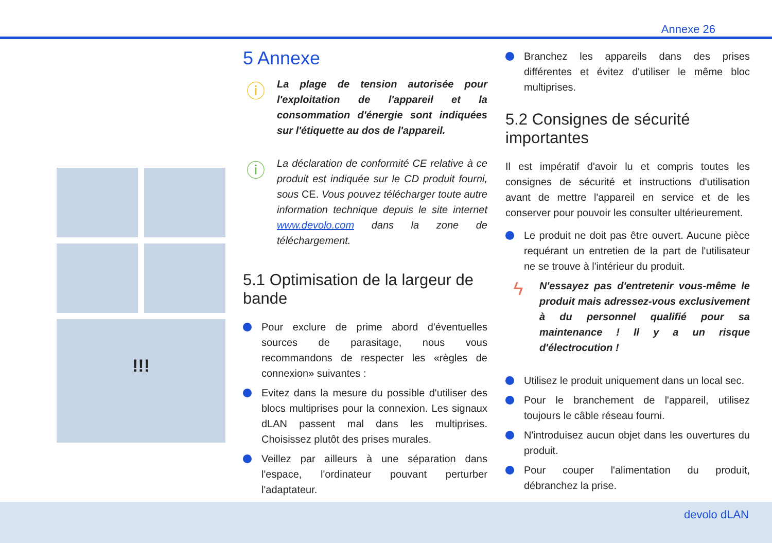Annexe 26
!!!
5 Annexe
ⓘ
La plage de tension autorisée pour l'exploitation de l'appareil et la consommation d'énergie sont indiquées sur l'étiquette au dos de l'appareil.
ⓘ
La déclaration de conformité CE relative à ce produit est indiquée sur le CD produit fourni, sous CE. Vous pouvez télécharger toute autre information technique depuis le site internet www.devolo.com dans la zone de téléchargement.
5.1 Optimisation de la largeur de bande
Pour exclure de prime abord d'éventuelles sources de parasitage, nous vous recommandons de respecter les «règles de connexion» suivantes :
Evitez dans la mesure du possible d'utiliser des blocs multiprises pour la connexion. Les signaux dLAN passent mal dans les multiprises. Choisissez plutôt des prises murales.
Veillez par ailleurs à une séparation dans l'espace, l'ordinateur pouvant perturber l'adaptateur.
Branchez les appareils dans des prises différentes et évitez d'utiliser le même bloc multiprises.
5.2 Consignes de sécurité importantes
Il est impératif d'avoir lu et compris toutes les consignes de sécurité et instructions d'utilisation avant de mettre l'appareil en service et de les conserver pour pouvoir les consulter ultérieurement.
Le produit ne doit pas être ouvert. Aucune pièce requérant un entretien de la part de l'utilisateur ne se trouve à l'intérieur du produit.
ϟ
N'essayez pas d'entretenir vous-même le produit mais adressez-vous exclusivement à du personnel qualifié pour sa maintenance ! Il y a un risque d'électrocution !
Utilisez le produit uniquement dans un local sec.
Pour le branchement de l'appareil, utilisez toujours le câble réseau fourni.
N'introduisez aucun objet dans les ouvertures du produit.
Pour couper l'alimentation du produit, débranchez la prise.
devolo dLAN